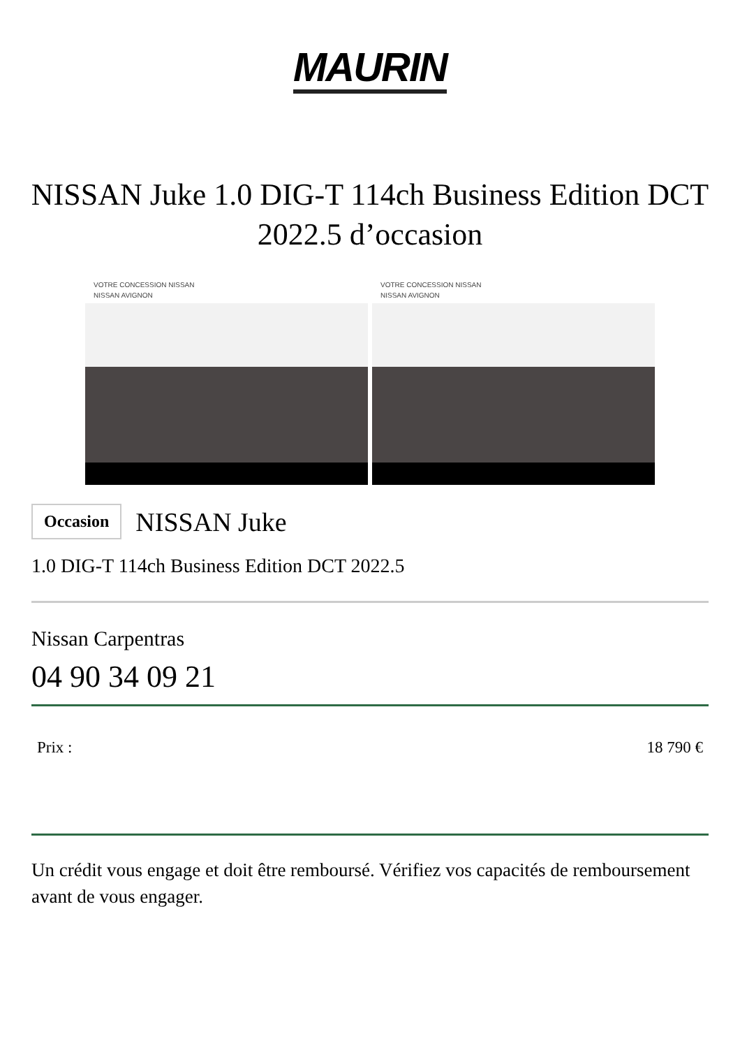MAURIN
NISSAN Juke 1.0 DIG-T 114ch Business Edition DCT 2022.5 d’occasion
VOTRE CONCESSION NISSAN
NISSAN AVIGNON
VOTRE CONCESSION NISSAN
NISSAN AVIGNON
Occasion
NISSAN Juke
1.0 DIG-T 114ch Business Edition DCT 2022.5
Nissan Carpentras
04 90 34 09 21
Prix : 18 790 €
Un crédit vous engage et doit être remboursé. Vérifiez vos capacités de remboursement avant de vous engager.